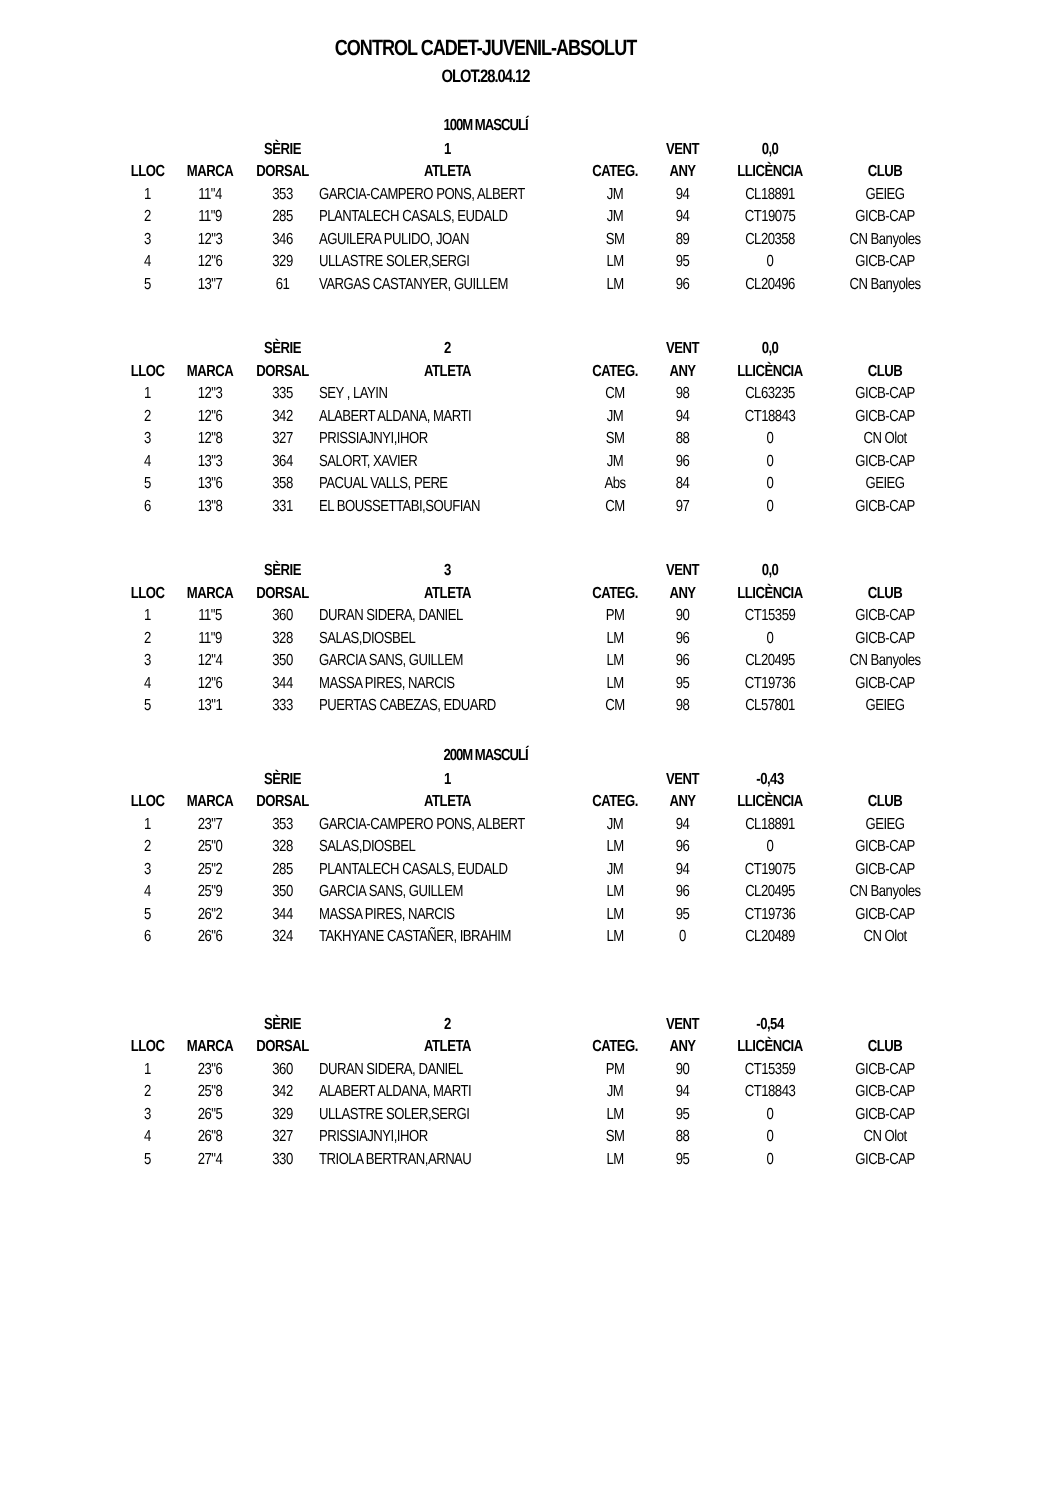CONTROL CADET-JUVENIL-ABSOLUT
OLOT.28.04.12
100M MASCULÍ
| | | SÈRIE | 1 | | VENT | 0,0 | |
| --- | --- | --- | --- | --- | --- | --- | --- |
| LLOC | MARCA | DORSAL | ATLETA | CATEG. | ANY | LLICÈNCIA | CLUB |
| 1 | 11"4 | 353 | GARCIA-CAMPERO PONS, ALBERT | JM | 94 | CL18891 | GEIEG |
| 2 | 11"9 | 285 | PLANTALECH CASALS, EUDALD | JM | 94 | CT19075 | GICB-CAP |
| 3 | 12"3 | 346 | AGUILERA PULIDO, JOAN | SM | 89 | CL20358 | CN Banyoles |
| 4 | 12"6 | 329 | ULLASTRE SOLER,SERGI | LM | 95 | 0 | GICB-CAP |
| 5 | 13"7 | 61 | VARGAS CASTANYER, GUILLEM | LM | 96 | CL20496 | CN Banyoles |
| | | SÈRIE | 2 | | VENT | 0,0 | |
| LLOC | MARCA | DORSAL | ATLETA | CATEG. | ANY | LLICÈNCIA | CLUB |
| 1 | 12"3 | 335 | SEY , LAYIN | CM | 98 | CL63235 | GICB-CAP |
| 2 | 12"6 | 342 | ALABERT ALDANA, MARTI | JM | 94 | CT18843 | GICB-CAP |
| 3 | 12"8 | 327 | PRISSIAJNYI,IHOR | SM | 88 | 0 | CN Olot |
| 4 | 13"3 | 364 | SALORT, XAVIER | JM | 96 | 0 | GICB-CAP |
| 5 | 13"6 | 358 | PACUAL VALLS, PERE | Abs | 84 | 0 | GEIEG |
| 6 | 13"8 | 331 | EL BOUSSETTABI,SOUFIAN | CM | 97 | 0 | GICB-CAP |
| | | SÈRIE | 3 | | VENT | 0,0 | |
| LLOC | MARCA | DORSAL | ATLETA | CATEG. | ANY | LLICÈNCIA | CLUB |
| 1 | 11"5 | 360 | DURAN SIDERA, DANIEL | PM | 90 | CT15359 | GICB-CAP |
| 2 | 11"9 | 328 | SALAS,DIOSBEL | LM | 96 | 0 | GICB-CAP |
| 3 | 12"4 | 350 | GARCIA SANS, GUILLEM | LM | 96 | CL20495 | CN Banyoles |
| 4 | 12"6 | 344 | MASSA PIRES, NARCIS | LM | 95 | CT19736 | GICB-CAP |
| 5 | 13"1 | 333 | PUERTAS CABEZAS, EDUARD | CM | 98 | CL57801 | GEIEG |
200M MASCULÍ
| | | SÈRIE | 1 | | VENT | -0,43 | |
| --- | --- | --- | --- | --- | --- | --- | --- |
| LLOC | MARCA | DORSAL | ATLETA | CATEG. | ANY | LLICÈNCIA | CLUB |
| 1 | 23"7 | 353 | GARCIA-CAMPERO PONS, ALBERT | JM | 94 | CL18891 | GEIEG |
| 2 | 25"0 | 328 | SALAS,DIOSBEL | LM | 96 | 0 | GICB-CAP |
| 3 | 25"2 | 285 | PLANTALECH CASALS, EUDALD | JM | 94 | CT19075 | GICB-CAP |
| 4 | 25"9 | 350 | GARCIA SANS, GUILLEM | LM | 96 | CL20495 | CN Banyoles |
| 5 | 26"2 | 344 | MASSA PIRES, NARCIS | LM | 95 | CT19736 | GICB-CAP |
| 6 | 26"6 | 324 | TAKHYANE CASTAÑER, IBRAHIM | LM | 0 | CL20489 | CN Olot |
| | | SÈRIE | 2 | | VENT | -0,54 | |
| LLOC | MARCA | DORSAL | ATLETA | CATEG. | ANY | LLICÈNCIA | CLUB |
| 1 | 23"6 | 360 | DURAN SIDERA, DANIEL | PM | 90 | CT15359 | GICB-CAP |
| 2 | 25"8 | 342 | ALABERT ALDANA, MARTI | JM | 94 | CT18843 | GICB-CAP |
| 3 | 26"5 | 329 | ULLASTRE SOLER,SERGI | LM | 95 | 0 | GICB-CAP |
| 4 | 26"8 | 327 | PRISSIAJNYI,IHOR | SM | 88 | 0 | CN Olot |
| 5 | 27"4 | 330 | TRIOLA BERTRAN,ARNAU | LM | 95 | 0 | GICB-CAP |